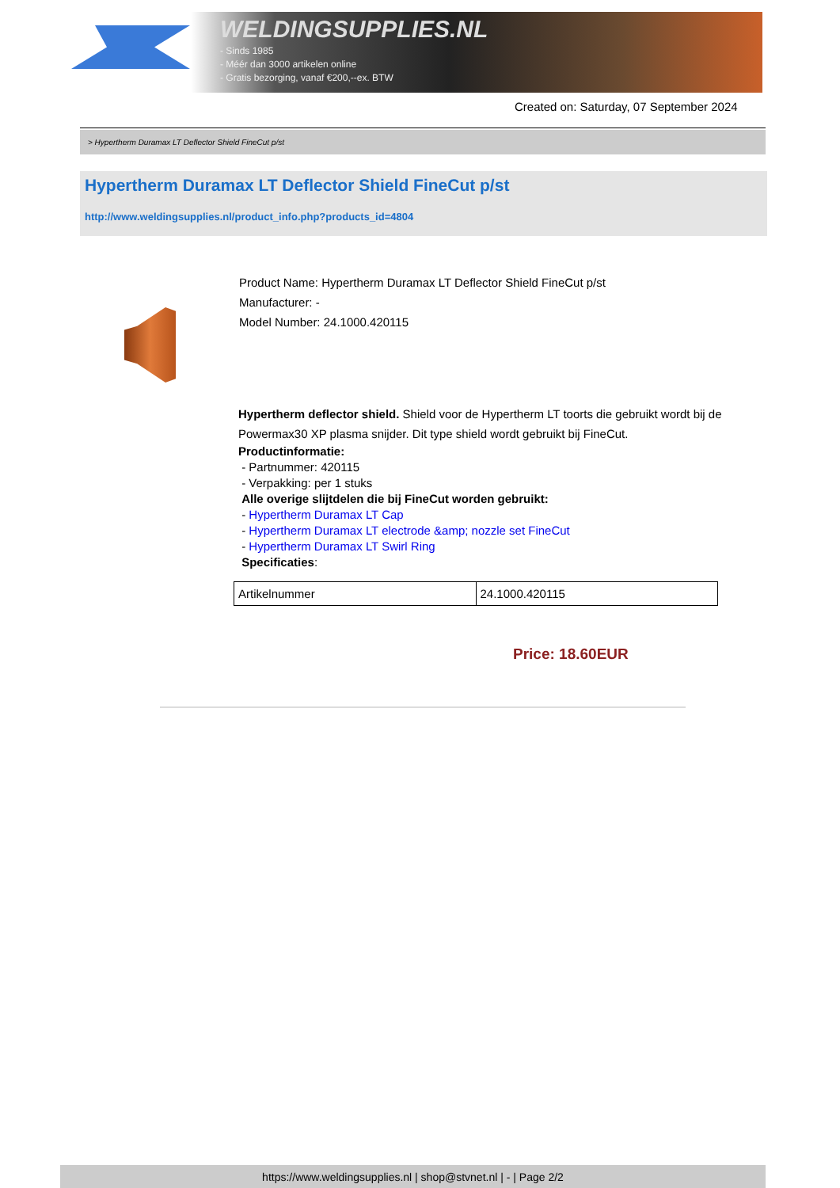WELDINGSUPPLIES.NL
- Sinds 1985
- Méér dan 3000 artikelen online
- Gratis bezorging, vanaf €200,--ex. BTW
Created on: Saturday, 07 September 2024
> Hypertherm Duramax LT Deflector Shield FineCut p/st
Hypertherm Duramax LT Deflector Shield FineCut p/st
http://www.weldingsupplies.nl/product_info.php?products_id=4804
Product Name: Hypertherm Duramax LT Deflector Shield FineCut p/st
Manufacturer: -
Model Number: 24.1000.420115
Hypertherm deflector shield. Shield voor de Hypertherm LT toorts die gebruikt wordt bij de Powermax30 XP plasma snijder. Dit type shield wordt gebruikt bij FineCut.
Productinformatie:
- Partnummer: 420115
- Verpakking: per 1 stuks
Alle overige slijtdelen die bij FineCut worden gebruikt:
- Hypertherm Duramax LT Cap
- Hypertherm Duramax LT electrode &amp; nozzle set FineCut
- Hypertherm Duramax LT Swirl Ring
Specificaties:
| Artikelnummer | 24.1000.420115 |
Price: 18.60EUR
https://www.weldingsupplies.nl | shop@stvnet.nl | - | Page 2/2